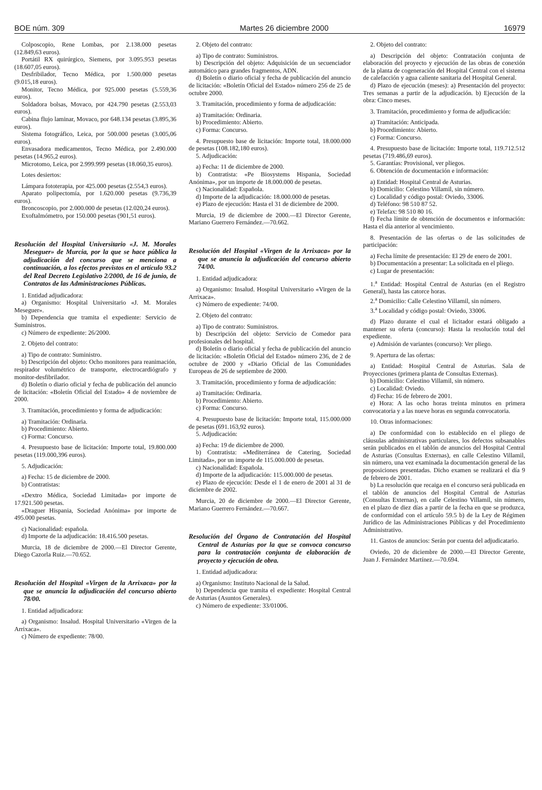BOE núm. 309 Martes 26 diciembre 2000 16979
Colposcopio, Rene Lombas, por 2.138.000 pesetas (12.849,63 euros).
Portátil RX quirúrgico, Siemens, por 3.095.953 pesetas (18.607,05 euros).
Desfribilador, Tecno Médica, por 1.500.000 pesetas (9.015,18 euros).
Monitor, Tecno Médica, por 925.000 pesetas (5.559,36 euros).
Soldadora bolsas, Movaco, por 424.790 pesetas (2.553,03 euros).
Cabina flujo laminar, Movaco, por 648.134 pesetas (3.895,36 euros).
Sistema fotográfico, Leica, por 500.000 pesetas (3.005,06 euros).
Envasadora medicamentos, Tecno Médica, por 2.490.000 pesetas (14.965,2 euros).
Microtomo, Leica, por 2.999.999 pesetas (18.060,35 euros).
Lotes desiertos:
Lámpara fototerapia, por 425.000 pesetas (2.554,3 euros).
Aparato polipectomía, por 1.620.000 pesetas (9.736,39 euros).
Broncoscopio, por 2.000.000 de pesetas (12.020,24 euros).
Exoftalmómetro, por 150.000 pesetas (901,51 euros).
Resolución del Hospital Universitario «J. M. Morales Meseguer» de Murcia, por la que se hace pública la adjudicación del concurso que se menciona a continuación, a los efectos previstos en el artículo 93.2 del Real Decreto Legislativo 2/2000, de 16 de junio, de Contratos de las Administraciones Públicas.
1. Entidad adjudicadora:
a) Organismo: Hospital Universitario «J. M. Morales Meseguer».
b) Dependencia que tramita el expediente: Servicio de Suministros.
c) Número de expediente: 26/2000.
2. Objeto del contrato:
a) Tipo de contrato: Suministro.
b) Descripción del objeto: Ocho monitores para reanimación, respirador volumétrico de transporte, electrocardiógrafo y monitor-desfibrilador.
d) Boletín o diario oficial y fecha de publicación del anuncio de licitación: «Boletín Oficial del Estado» 4 de noviembre de 2000.
3. Tramitación, procedimiento y forma de adjudicación:
a) Tramitación: Ordinaria.
b) Procedimiento: Abierto.
c) Forma: Concurso.
4. Presupuesto base de licitación: Importe total, 19.800.000 pesetas (119.000,396 euros).
5. Adjudicación:
a) Fecha: 15 de diciembre de 2000.
b) Contratistas:
«Dextro Médica, Sociedad Limitada» por importe de 17.921.500 pesetas.
«Draguer Hispania, Sociedad Anónima» por importe de 495.000 pesetas.
c) Nacionalidad: española.
d) Importe de la adjudicación: 18.416.500 pesetas.
Murcia, 18 de diciembre de 2000.—El Director Gerente, Diego Cazorla Ruiz.—70.652.
Resolución del Hospital «Virgen de la Arrixaca» por la que se anuncia la adjudicación del concurso abierto 78/00.
1. Entidad adjudicadora:
a) Organismo: Insalud. Hospital Universitario «Virgen de la Arrixaca».
c) Número de expediente: 78/00.
2. Objeto del contrato:
a) Tipo de contrato: Suministros.
b) Descripción del objeto: Adquisición de un secuenciador automático para grandes fragmentos, ADN.
d) Boletín o diario oficial y fecha de publicación del anuncio de licitación: «Boletín Oficial del Estado» número 256 de 25 de octubre 2000.
3. Tramitación, procedimiento y forma de adjudicación:
a) Tramitación: Ordinaria.
b) Procedimiento: Abierto.
c) Forma: Concurso.
4. Presupuesto base de licitación: Importe total, 18.000.000 de pesetas (108.182,180 euros).
5. Adjudicación:
a) Fecha: 11 de diciembre de 2000.
b) Contratista: «Pe Biosystems Hispania, Sociedad Anónima», por un importe de 18.000.000 de pesetas.
c) Nacionalidad: Española.
d) Importe de la adjudicación: 18.000.000 de pesetas.
e) Plazo de ejecución: Hasta el 31 de diciembre de 2000.
Murcia, 19 de diciembre de 2000.—El Director Gerente, Mariano Guerrero Fernández.—70.662.
Resolución del Hospital «Virgen de la Arrixaca» por la que se anuncia la adjudicación del concurso abierto 74/00.
1. Entidad adjudicadora:
a) Organismo: Insalud. Hospital Universitario «Virgen de la Arrixaca».
c) Número de expediente: 74/00.
2. Objeto del contrato:
a) Tipo de contrato: Suministros.
b) Descripción del objeto: Servicio de Comedor para profesionales del hospital.
d) Boletín o diario oficial y fecha de publicación del anuncio de licitación: «Boletín Oficial del Estado» número 236, de 2 de octubre de 2000 y «Diario Oficial de las Comunidades Europeas de 26 de septiembre de 2000.
3. Tramitación, procedimiento y forma de adjudicación:
a) Tramitación: Ordinaria.
b) Procedimiento: Abierto.
c) Forma: Concurso.
4. Presupuesto base de licitación: Importe total, 115.000.000 de pesetas (691.163,92 euros).
5. Adjudicación:
a) Fecha: 19 de diciembre de 2000.
b) Contratista: «Mediterránea de Catering, Sociedad Limitada», por un importe de 115.000.000 de pesetas.
c) Nacionalidad: Española.
d) Importe de la adjudicación: 115.000.000 de pesetas.
e) Plazo de ejecución: Desde el 1 de enero de 2001 al 31 de diciembre de 2002.
Murcia, 20 de diciembre de 2000.—El Director Gerente, Mariano Guerrero Fernández.—70.667.
Resolución del Órgano de Contratación del Hospital Central de Asturias por la que se convoca concurso para la contratación conjunta de elaboración de proyecto y ejecución de obra.
1. Entidad adjudicadora:
a) Organismo: Instituto Nacional de la Salud.
b) Dependencia que tramita el expediente: Hospital Central de Asturias (Asuntos Generales).
c) Número de expediente: 33/01006.
2. Objeto del contrato:
a) Descripción del objeto: Contratación conjunta de elaboración del proyecto y ejecución de las obras de conexión de la planta de cogeneración del Hospital Central con el sistema de calefacción y agua caliente sanitaria del Hospital General.
d) Plazo de ejecución (meses): a) Presentación del proyecto: Tres semanas a partir de la adjudicación. b) Ejecución de la obra: Cinco meses.
3. Tramitación, procedimiento y forma de adjudicación:
a) Tramitación: Anticipada.
b) Procedimiento: Abierto.
c) Forma: Concurso.
4. Presupuesto base de licitación: Importe total, 119.712.512 pesetas (719.486,69 euros).
5. Garantías: Provisional, ver pliegos.
6. Obtención de documentación e información:
a) Entidad: Hospital Central de Asturias.
b) Domicilio: Celestino Villamil, sin número.
c) Localidad y código postal: Oviedo, 33006.
d) Teléfono: 98 510 87 52.
e) Telefax: 98 510 80 16.
f) Fecha límite de obtención de documentos e información: Hasta el día anterior al vencimiento.
8. Presentación de las ofertas o de las solicitudes de participación:
a) Fecha límite de presentación: El 29 de enero de 2001.
b) Documentación a presentar: La solicitada en el pliego.
c) Lugar de presentación:
1.<sup>a</sup> Entidad: Hospital Central de Asturias (en el Registro General), hasta las catorce horas.
2.<sup>a</sup> Domicilio: Calle Celestino Villamil, sin número.
3.<sup>a</sup> Localidad y código postal: Oviedo, 33006.
d) Plazo durante el cual el licitador estará obligado a mantener su oferta (concurso): Hasta la resolución total del expediente.
e) Admisión de variantes (concurso): Ver pliego.
9. Apertura de las ofertas:
a) Entidad: Hospital Central de Asturias. Sala de Proyecciones (primera planta de Consultas Externas).
b) Domicilio: Celestino Villamil, sin número.
c) Localidad: Oviedo.
d) Fecha: 16 de febrero de 2001.
e) Hora: A las ocho horas treinta minutos en primera convocatoria y a las nueve horas en segunda convocatoria.
10. Otras informaciones:
a) De conformidad con lo establecido en el pliego de cláusulas administrativas particulares, los defectos subsanables serán publicados en el tablón de anuncios del Hospital Central de Asturias (Consultas Externas), en calle Celestino Villamil, sin número, una vez examinada la documentación general de las proposiciones presentadas. Dicho examen se realizará el día 9 de febrero de 2001.
b) La resolución que recaiga en el concurso será publicada en el tablón de anuncios del Hospital Central de Asturias (Consultas Externas), en calle Celestino Villamil, sin número, en el plazo de diez días a partir de la fecha en que se produzca, de conformidad con el artículo 59.5 b) de la Ley de Régimen Jurídico de las Administraciones Públicas y del Procedimiento Administrativo.
11. Gastos de anuncios: Serán por cuenta del adjudicatario.
Oviedo, 20 de diciembre de 2000.—El Director Gerente, Juan J. Fernández Martínez.—70.694.